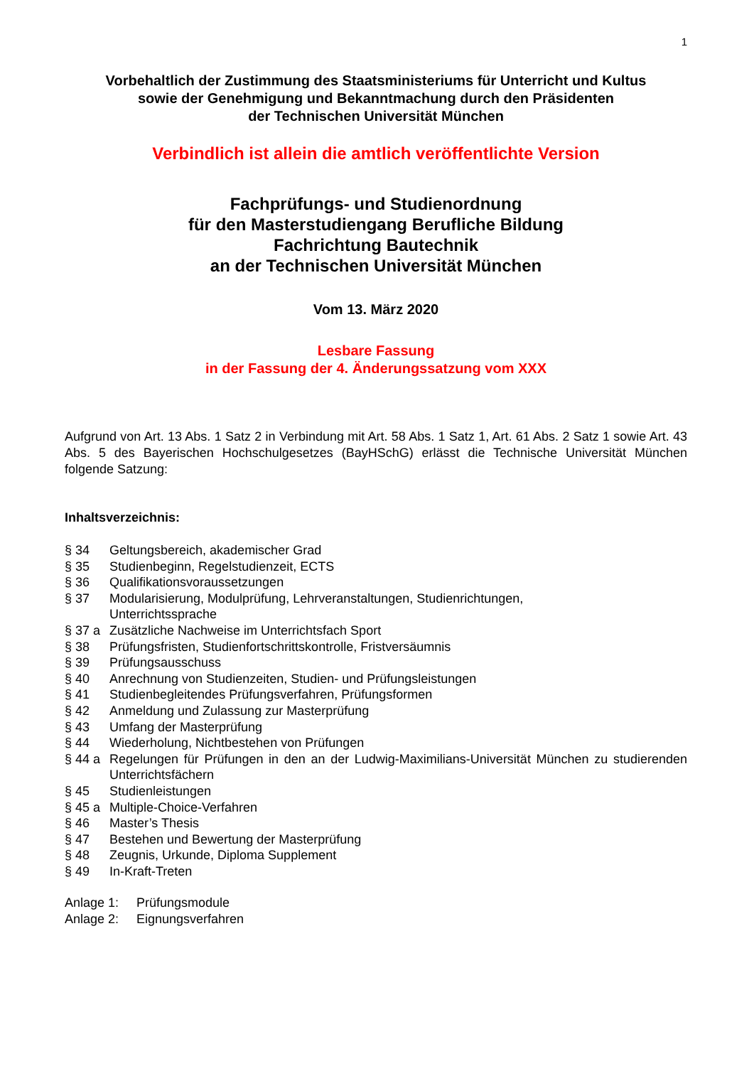1
Vorbehaltlich der Zustimmung des Staatsministeriums für Unterricht und Kultus
sowie der Genehmigung und Bekanntmachung durch den Präsidenten
der Technischen Universität München
Verbindlich ist allein die amtlich veröffentlichte Version
Fachprüfungs- und Studienordnung
für den Masterstudiengang Berufliche Bildung
Fachrichtung Bautechnik
an der Technischen Universität München
Vom 13. März 2020
Lesbare Fassung
in der Fassung der 4. Änderungssatzung vom XXX
Aufgrund von Art. 13 Abs. 1 Satz 2 in Verbindung mit Art. 58 Abs. 1 Satz 1, Art. 61 Abs. 2 Satz 1 sowie Art. 43 Abs. 5 des Bayerischen Hochschulgesetzes (BayHSchG) erlässt die Technische Universität München folgende Satzung:
Inhaltsverzeichnis:
§ 34 Geltungsbereich, akademischer Grad
§ 35 Studienbeginn, Regelstudienzeit, ECTS
§ 36 Qualifikationsvoraussetzungen
§ 37 Modularisierung, Modulprüfung, Lehrveranstaltungen, Studienrichtungen,
Unterrichtssprache
§ 37 a Zusätzliche Nachweise im Unterrichtsfach Sport
§ 38 Prüfungsfristen, Studienfortschrittskontrolle, Fristversäumnis
§ 39 Prüfungsausschuss
§ 40 Anrechnung von Studienzeiten, Studien- und Prüfungsleistungen
§ 41 Studienbegleitendes Prüfungsverfahren, Prüfungsformen
§ 42 Anmeldung und Zulassung zur Masterprüfung
§ 43 Umfang der Masterprüfung
§ 44 Wiederholung, Nichtbestehen von Prüfungen
§ 44 a Regelungen für Prüfungen in den an der Ludwig-Maximilians-Universität München zu studierenden Unterrichtsfächern
§ 45 Studienleistungen
§ 45 a Multiple-Choice-Verfahren
§ 46 Master’s Thesis
§ 47 Bestehen und Bewertung der Masterprüfung
§ 48 Zeugnis, Urkunde, Diploma Supplement
§ 49 In-Kraft-Treten
Anlage 1: Prüfungsmodule
Anlage 2: Eignungsverfahren